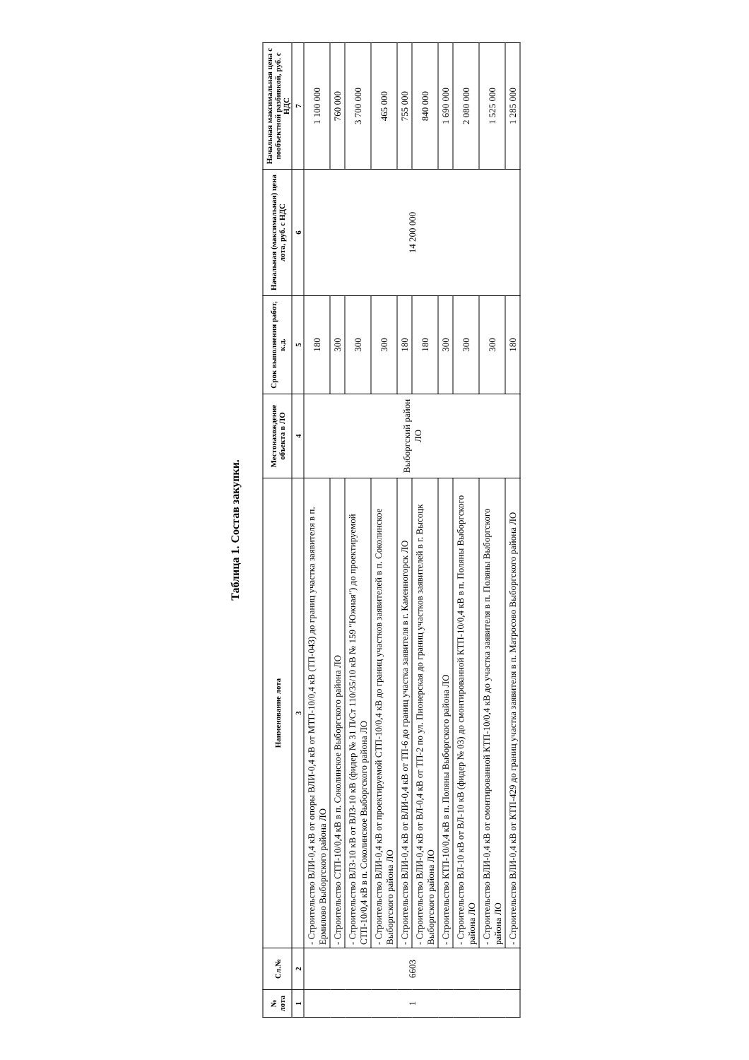Таблица 1. Состав закупки.
| № лота | Сл.№ | Наименование лота | Местонахождение объекта в ЛО | Срок выполнения работ, к.д. | Начальная (максимальная) цена лота, руб. с НДС | Начальная максимальная цена с пообъектной разбивкой, руб. с НДС |
| --- | --- | --- | --- | --- | --- | --- |
| 1 | 2 | 3 | 4 | 5 | 6 | 7 |
| 1 | 6603 | - Строительство ВЛИ-0,4 кВ от опоры ВЛИ-0,4 кВ от МТП-10/0,4 кВ (ТП-043) до границ участка заявителя в п. Ермилово Выборгского района ЛО | Выборгский район ЛО | 180 | 14 200 000 | 1 100 000 |
| | | - Строительство СТП-10/0,4 кВ в п. Соколинское Выборгского района ЛО | | 300 | | 760 000 |
| | | - Строительство ВЛЗ-10 кВ от ВЛЗ-10 кВ (фидер № 31 П/Ст 110/35/10 кВ № 159 "Южная") до проектируемой СТП-10/0,4 кВ в п. Соколинское Выборгского района ЛО | | 300 | | 3 700 000 |
| | | - Строительство ВЛИ-0,4 кВ от проектируемой СТП-10/0,4 кВ до границ участков заявителей в п. Соколинское Выборгского района ЛО | | 300 | | 465 000 |
| | | - Строительство ВЛИ-0,4 кВ от ВЛИ-0,4 кВ от ТП-6 до границ участка заявителя в г. Каменногорск ЛО | | 180 | | 755 000 |
| | | - Строительство ВЛИ-0,4 кВ от ВЛ-0,4 кВ от ТП-2 по ул. Пионерская до границ участков заявителей в г. Высоцк Выборгского района ЛО | | 180 | | 840 000 |
| | | - Строительство КТП-10/0,4 кВ в п. Поляны Выборгского района ЛО | | 300 | | 1 690 000 |
| | | - Строительство ВЛ-10 кВ от ВЛ-10 кВ (фидер № 03) до смонтированной КТП-10/0,4 кВ в п. Поляны Выборгского района ЛО | | 300 | | 2 080 000 |
| | | - Строительство ВЛИ-0,4 кВ от смонтированной КТП-10/0,4 кВ до участка заявителя в п. Поляны Выборгского района ЛО | | 300 | | 1 525 000 |
| | | - Строительство ВЛИ-0,4 кВ от КТП-429 до границ участка заявителя в п. Матросово Выборгского района ЛО | | 180 | | 1 285 000 |